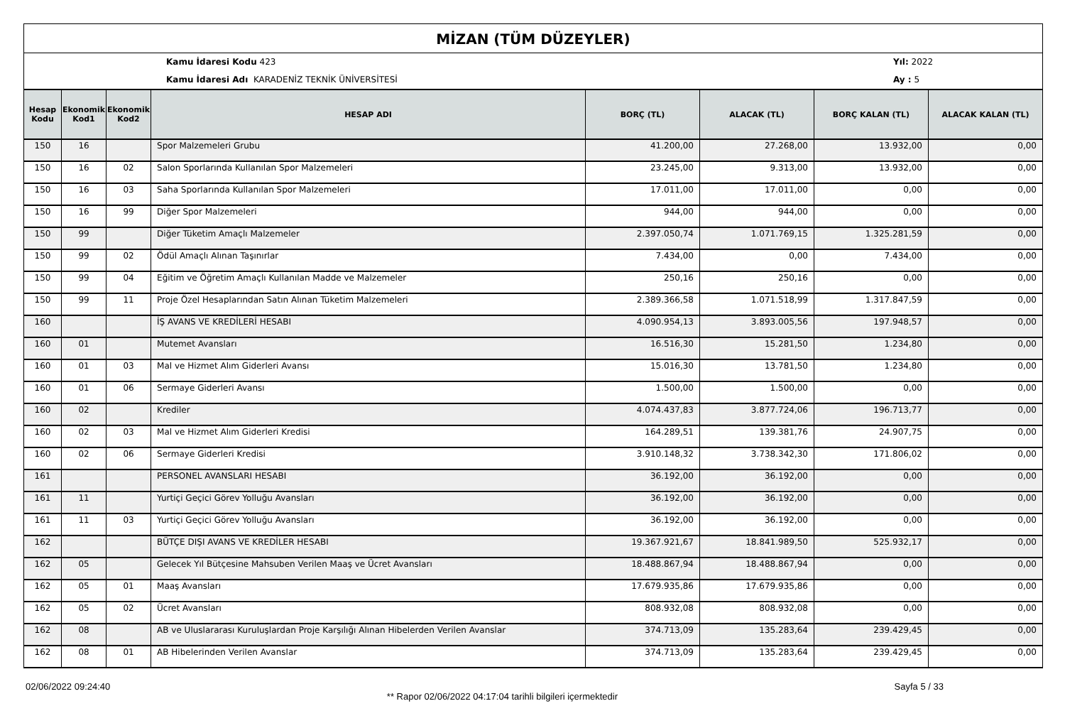MİZAN (TÜM DÜZEYLER)
Kamu İdaresi Kodu 423
Kamu İdaresi Adı KARADENİZ TEKNİK ÜNİVERSİTESİ
Yıl: 2022
Ay : 5
| Hesap Kodu | Ekonomik Kod1 | Ekonomik Kod2 | HESAP ADI | BORÇ (TL) | ALACAK (TL) | BORÇ KALAN (TL) | ALACAK KALAN (TL) |
| --- | --- | --- | --- | --- | --- | --- | --- |
| 150 | 16 | | Spor Malzemeleri Grubu | 41.200,00 | 27.268,00 | 13.932,00 | 0,00 |
| 150 | 16 | 02 | Salon Sporlarında Kullanılan Spor Malzemeleri | 23.245,00 | 9.313,00 | 13.932,00 | 0,00 |
| 150 | 16 | 03 | Saha Sporlarında Kullanılan Spor Malzemeleri | 17.011,00 | 17.011,00 | 0,00 | 0,00 |
| 150 | 16 | 99 | Diğer Spor Malzemeleri | 944,00 | 944,00 | 0,00 | 0,00 |
| 150 | 99 | | Diğer Tüketim Amaçlı Malzemeler | 2.397.050,74 | 1.071.769,15 | 1.325.281,59 | 0,00 |
| 150 | 99 | 02 | Ödül Amaçlı Alınan Taşınırlar | 7.434,00 | 0,00 | 7.434,00 | 0,00 |
| 150 | 99 | 04 | Eğitim ve Öğretim Amaçlı Kullanılan Madde ve Malzemeler | 250,16 | 250,16 | 0,00 | 0,00 |
| 150 | 99 | 11 | Proje Özel Hesaplarından Satın Alınan Tüketim Malzemeleri | 2.389.366,58 | 1.071.518,99 | 1.317.847,59 | 0,00 |
| 160 | | | İŞ AVANS VE KREDİLERİ HESABI | 4.090.954,13 | 3.893.005,56 | 197.948,57 | 0,00 |
| 160 | 01 | | Mutemet Avansları | 16.516,30 | 15.281,50 | 1.234,80 | 0,00 |
| 160 | 01 | 03 | Mal ve Hizmet Alım Giderleri Avansı | 15.016,30 | 13.781,50 | 1.234,80 | 0,00 |
| 160 | 01 | 06 | Sermaye Giderleri Avansı | 1.500,00 | 1.500,00 | 0,00 | 0,00 |
| 160 | 02 | | Krediler | 4.074.437,83 | 3.877.724,06 | 196.713,77 | 0,00 |
| 160 | 02 | 03 | Mal ve Hizmet Alım Giderleri Kredisi | 164.289,51 | 139.381,76 | 24.907,75 | 0,00 |
| 160 | 02 | 06 | Sermaye Giderleri Kredisi | 3.910.148,32 | 3.738.342,30 | 171.806,02 | 0,00 |
| 161 | | | PERSONEL AVANSLARI HESABI | 36.192,00 | 36.192,00 | 0,00 | 0,00 |
| 161 | 11 | | Yurtiçi Geçici Görev Yolluğu Avansları | 36.192,00 | 36.192,00 | 0,00 | 0,00 |
| 161 | 11 | 03 | Yurtiçi Geçici Görev Yolluğu Avansları | 36.192,00 | 36.192,00 | 0,00 | 0,00 |
| 162 | | | BÜTÇE DIŞI AVANS VE KREDİLER HESABI | 19.367.921,67 | 18.841.989,50 | 525.932,17 | 0,00 |
| 162 | 05 | | Gelecek Yıl Bütçesine Mahsuben Verilen Maaş ve Ücret Avansları | 18.488.867,94 | 18.488.867,94 | 0,00 | 0,00 |
| 162 | 05 | 01 | Maaş Avansları | 17.679.935,86 | 17.679.935,86 | 0,00 | 0,00 |
| 162 | 05 | 02 | Ücret Avansları | 808.932,08 | 808.932,08 | 0,00 | 0,00 |
| 162 | 08 | | AB ve Uluslararası Kuruluşlardan Proje Karşılığı Alınan Hibelerden Verilen Avanslar | 374.713,09 | 135.283,64 | 239.429,45 | 0,00 |
| 162 | 08 | 01 | AB Hibelerinden Verilen Avanslar | 374.713,09 | 135.283,64 | 239.429,45 | 0,00 |
02/06/2022 09:24:40
** Rapor 02/06/2022 04:17:04 tarihli bilgileri içermektedir
Sayfa 5 / 33